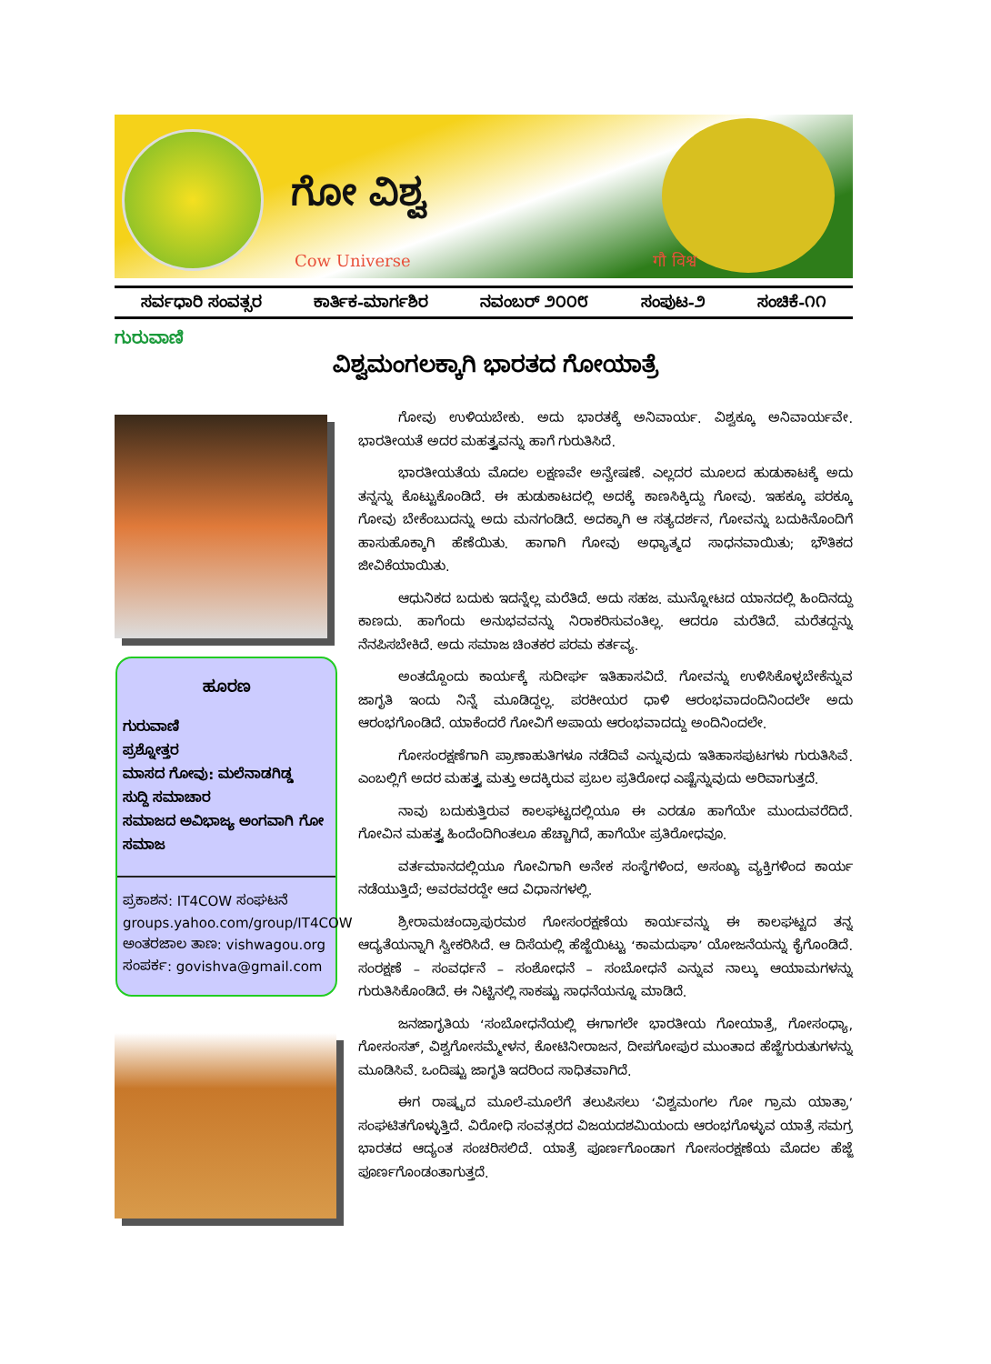ಗೋ ವಿಶ್ವ
Cow Universe गौ विश्व
ಸರ್ವಧಾರಿ ಸಂವತ್ಸರ ಕಾರ್ತಿಕ-ಮಾರ್ಗಶಿರ ನವಂಬರ್ ೨೦೦೮ ಸಂಪುಟ-೨ ಸಂಚಿಕೆ-೧೧
ಗುರುವಾಣಿ
ವಿಶ್ವಮಂಗಲಕ್ಕಾಗಿ ಭಾರತದ ಗೋಯಾತ್ರೆ
ಹೂರಣ
ಗುರುವಾಣಿ
ಪ್ರಶ್ನೋತ್ತರ
ಮಾಸದ ಗೋವು: ಮಲೆನಾಡಗಿಡ್ಡ
ಸುದ್ದಿ ಸಮಾಚಾರ
ಸಮಾಜದ ಅವಿಭಾಜ್ಯ ಅಂಗವಾಗಿ ಗೋ ಸಮಾಜ
ಪ್ರಕಾಶನ: IT4COW ಸಂಘಟನೆ
groups.yahoo.com/group/IT4COW
ಅಂತರಜಾಲ ತಾಣ: vishwagou.org
ಸಂಪರ್ಕ: govishva@gmail.com
ಗೋವು ಉಳಿಯಬೇಕು. ಅದು ಭಾರತಕ್ಕೆ ಅನಿವಾರ್ಯ. ವಿಶ್ವಕ್ಕೂ ಅನಿವಾರ್ಯವೇ. ಭಾರತೀಯತೆ ಅದರ ಮಹತ್ತ್ವವನ್ನು ಹಾಗೆ ಗುರುತಿಸಿದೆ.
ಭಾರತೀಯತೆಯ ಮೊದಲ ಲಕ್ಷಣವೇ ಅನ್ವೇಷಣೆ. ಎಲ್ಲದರ ಮೂಲದ ಹುಡುಕಾಟಕ್ಕೆ ಅದು ತನ್ನನ್ನು ಕೊಟ್ಟುಕೊಂಡಿದೆ. ಈ ಹುಡುಕಾಟದಲ್ಲಿ ಅದಕ್ಕೆ ಕಾಣಸಿಕ್ಕಿದ್ದು ಗೋವು. ಇಹಕ್ಕೂ ಪರಕ್ಕೂ ಗೋವು ಬೇಕೆಂಬುದನ್ನು ಅದು ಮನಗಂಡಿದೆ. ಅದಕ್ಕಾಗಿ ಆ ಸತ್ಯದರ್ಶನ, ಗೋವನ್ನು ಬದುಕಿನೊಂದಿಗೆ ಹಾಸುಹೊಕ್ಕಾಗಿ ಹೆಣೆಯಿತು. ಹಾಗಾಗಿ ಗೋವು ಅಧ್ಯಾತ್ಮದ ಸಾಧನವಾಯಿತು; ಭೌತಿಕದ ಜೀವಿಕೆಯಾಯಿತು.
ಆಧುನಿಕದ ಬದುಕು ಇದನ್ನೆಲ್ಲ ಮರೆತಿದೆ. ಅದು ಸಹಜ. ಮುನ್ನೋಟದ ಯಾನದಲ್ಲಿ ಹಿಂದಿನದ್ದು ಕಾಣದು. ಹಾಗೆಂದು ಅನುಭವವನ್ನು ನಿರಾಕರಿಸುವಂತಿಲ್ಲ. ಆದರೂ ಮರೆತಿದೆ. ಮರೆತದ್ದನ್ನು ನೆನಪಿಸಬೇಕಿದೆ. ಅದು ಸಮಾಜ ಚಿಂತಕರ ಪರಮ ಕರ್ತವ್ಯ.
ಅಂತದ್ದೊಂದು ಕಾರ್ಯಕ್ಕೆ ಸುದೀರ್ಘ ಇತಿಹಾಸವಿದೆ. ಗೋವನ್ನು ಉಳಿಸಿಕೊಳ್ಳಬೇಕೆನ್ನುವ ಜಾಗೃತಿ ಇಂದು ನಿನ್ನೆ ಮೂಡಿದ್ದಲ್ಲ. ಪರಕೀಯರ ಧಾಳಿ ಆರಂಭವಾದಂದಿನಿಂದಲೇ ಅದು ಆರಂಭಗೊಂಡಿದೆ. ಯಾಕೆಂದರೆ ಗೋವಿಗೆ ಅಪಾಯ ಆರಂಭವಾದದ್ದು ಅಂದಿನಿಂದಲೇ.
ಗೋಸಂರಕ್ಷಣೆಗಾಗಿ ಪ್ರಾಣಾಹುತಿಗಳೂ ನಡೆದಿವೆ ಎನ್ನುವುದು ಇತಿಹಾಸಪುಟಗಳು ಗುರುತಿಸಿವೆ. ಎಂಬಲ್ಲಿಗೆ ಅದರ ಮಹತ್ತ್ವ ಮತ್ತು ಅದಕ್ಕಿರುವ ಪ್ರಬಲ ಪ್ರತಿರೋಧ ಎಷ್ಟೆನ್ನುವುದು ಅರಿವಾಗುತ್ತದೆ.
ನಾವು ಬದುಕುತ್ತಿರುವ ಕಾಲಘಟ್ಟದಲ್ಲಿಯೂ ಈ ಎರಡೂ ಹಾಗೆಯೇ ಮುಂದುವರೆದಿದೆ. ಗೋವಿನ ಮಹತ್ತ್ವ ಹಿಂದೆಂದಿಗಿಂತಲೂ ಹೆಚ್ಚಾಗಿದೆ, ಹಾಗೆಯೇ ಪ್ರತಿರೋಧವೂ.
ವರ್ತಮಾನದಲ್ಲಿಯೂ ಗೋವಿಗಾಗಿ ಅನೇಕ ಸಂಸ್ಥೆಗಳಿಂದ, ಅಸಂಖ್ಯ ವ್ಯಕ್ತಿಗಳಿಂದ ಕಾರ್ಯ ನಡೆಯುತ್ತಿದೆ; ಅವರವರದ್ದೇ ಆದ ವಿಧಾನಗಳಲ್ಲಿ.
ಶ್ರೀರಾಮಚಂದ್ರಾಪುರಮಠ ಗೋಸಂರಕ್ಷಣೆಯ ಕಾರ್ಯವನ್ನು ಈ ಕಾಲಘಟ್ಟದ ತನ್ನ ಆದ್ಯತೆಯನ್ನಾಗಿ ಸ್ವೀಕರಿಸಿದೆ. ಆ ದಿಸೆಯಲ್ಲಿ ಹೆಜ್ಜೆಯಿಟ್ಟು ‘ಕಾಮದುಘಾ’ ಯೋಜನೆಯನ್ನು ಕೈಗೊಂಡಿದೆ. ಸಂರಕ್ಷಣೆ – ಸಂವರ್ಧನೆ – ಸಂಶೋಧನೆ – ಸಂಬೋಧನೆ ಎನ್ನುವ ನಾಲ್ಕು ಆಯಾಮಗಳನ್ನು ಗುರುತಿಸಿಕೊಂಡಿದೆ. ಈ ನಿಟ್ಟಿನಲ್ಲಿ ಸಾಕಷ್ಟು ಸಾಧನೆಯನ್ನೂ ಮಾಡಿದೆ.
ಜನಜಾಗೃತಿಯ ‘ಸಂಬೋಧನೆಯಲ್ಲಿ ಈಗಾಗಲೇ ಭಾರತೀಯ ಗೋಯಾತ್ರೆ, ಗೋಸಂಧ್ಯಾ, ಗೋಸಂಸತ್, ವಿಶ್ವಗೋಸಮ್ಮೇಳನ, ಕೋಟಿನೀರಾಜನ, ದೀಪಗೋಪುರ ಮುಂತಾದ ಹೆಜ್ಜೆಗುರುತುಗಳನ್ನು ಮೂಡಿಸಿವೆ. ಒಂದಿಷ್ಟು ಜಾಗೃತಿ ಇದರಿಂದ ಸಾಧಿತವಾಗಿದೆ.
ಈಗ ರಾಷ್ಟ್ರದ ಮೂಲೆ-ಮೂಲೆಗೆ ತಲುಪಿಸಲು ‘ವಿಶ್ವಮಂಗಲ ಗೋ ಗ್ರಾಮ ಯಾತ್ರಾ’ ಸಂಘಟಿತಗೊಳ್ಳುತ್ತಿದೆ. ವಿರೋಧಿ ಸಂವತ್ಸರದ ವಿಜಯದಶಮಿಯಂದು ಆರಂಭಗೊಳ್ಳುವ ಯಾತ್ರೆ ಸಮಗ್ರ ಭಾರತದ ಆದ್ಯಂತ ಸಂಚರಿಸಲಿದೆ. ಯಾತ್ರೆ ಪೂರ್ಣಗೊಂಡಾಗ ಗೋಸಂರಕ್ಷಣೆಯ ಮೊದಲ ಹೆಜ್ಜೆ ಪೂರ್ಣಗೊಂಡಂತಾಗುತ್ತದೆ.